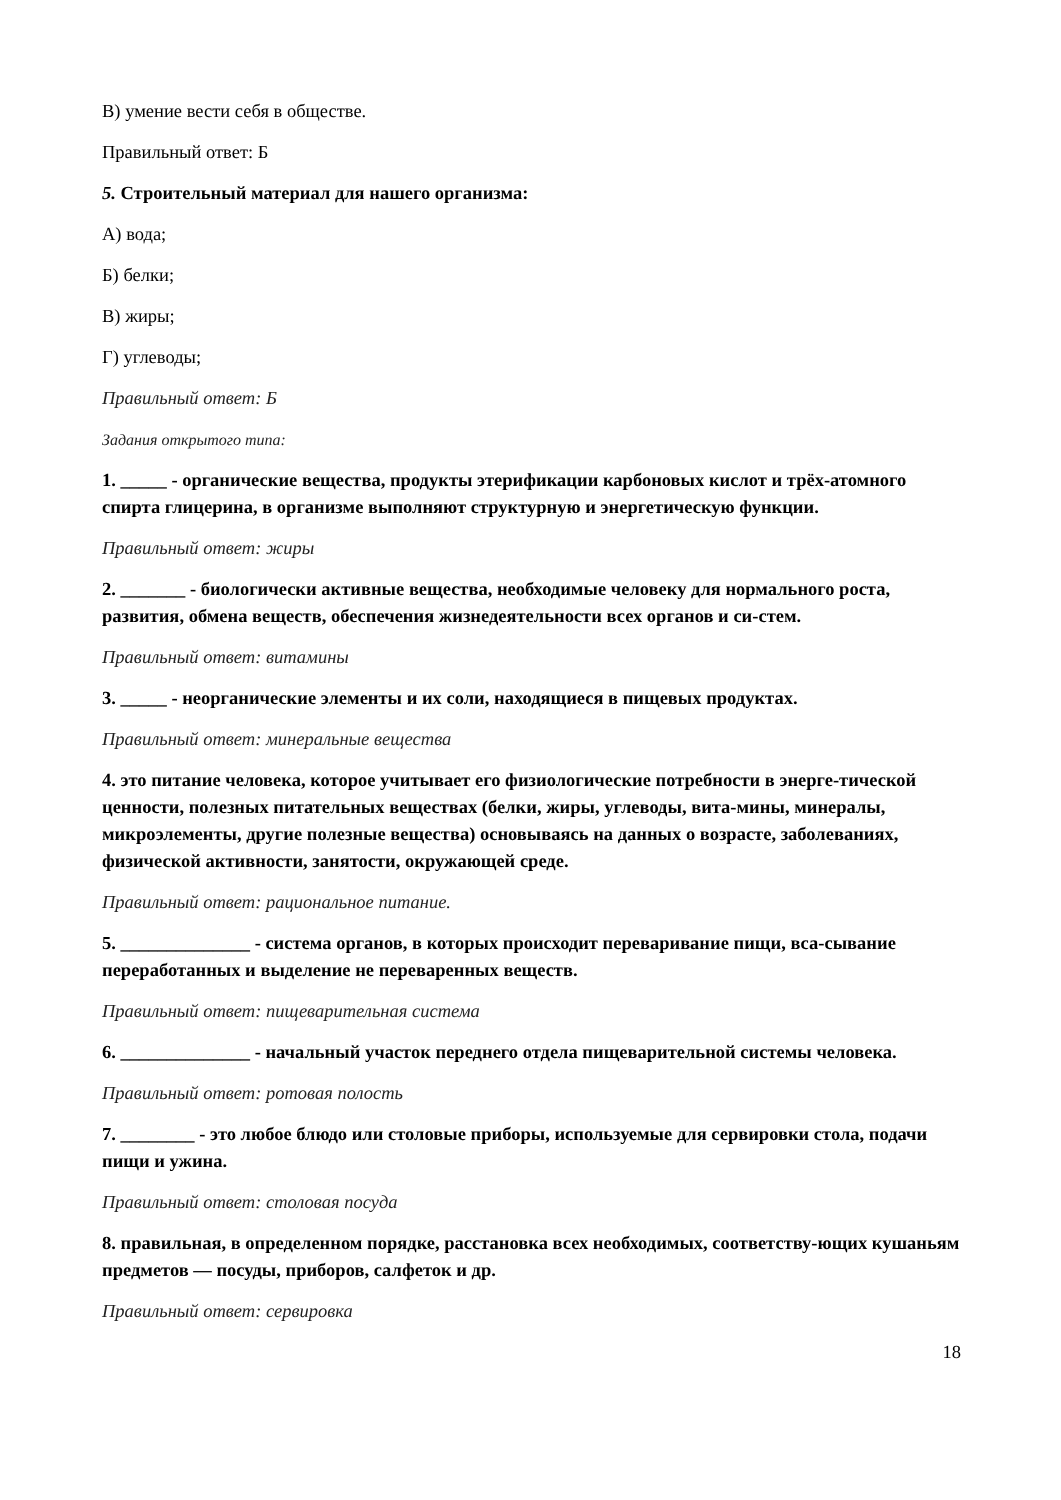В) умение вести себя в обществе.
Правильный ответ: Б
5. Строительный материал для нашего организма:
А) вода;
Б) белки;
В) жиры;
Г) углеводы;
Правильный ответ: Б
Задания открытого типа:
1. _____ - органические вещества, продукты этерификации карбоновых кислот и трёх-атомного спирта глицерина, в организме выполняют структурную и энергетическую функции.
Правильный ответ: жиры
2. _______ - биологически активные вещества, необходимые человеку для нормального роста, развития, обмена веществ, обеспечения жизнедеятельности всех органов и си-стем.
Правильный ответ: витамины
3. _____ - неорганические элементы и их соли, находящиеся в пищевых продуктах.
Правильный ответ: минеральные вещества
4. это питание человека, которое учитывает его физиологические потребности в энерге-тической ценности, полезных питательных веществах (белки, жиры, углеводы, вита-мины, минералы, микроэлементы, другие полезные вещества) основываясь на данных о возрасте, заболеваниях, физической активности, занятости, окружающей среде.
Правильный ответ: рациональное питание.
5. ______________ - система органов, в которых происходит переваривание пищи, вса-сывание переработанных и выделение не переваренных веществ.
Правильный ответ: пищеварительная система
6. ______________ - начальный участок переднего отдела пищеварительной системы человека.
Правильный ответ: ротовая полость
7. ________ - это любое блюдо или столовые приборы, используемые для сервировки стола, подачи пищи и ужина.
Правильный ответ: столовая посуда
8. правильная, в определенном порядке, расстановка всех необходимых, соответству-ющих кушаньям предметов — посуды, приборов, салфеток и др.
Правильный ответ: сервировка
18